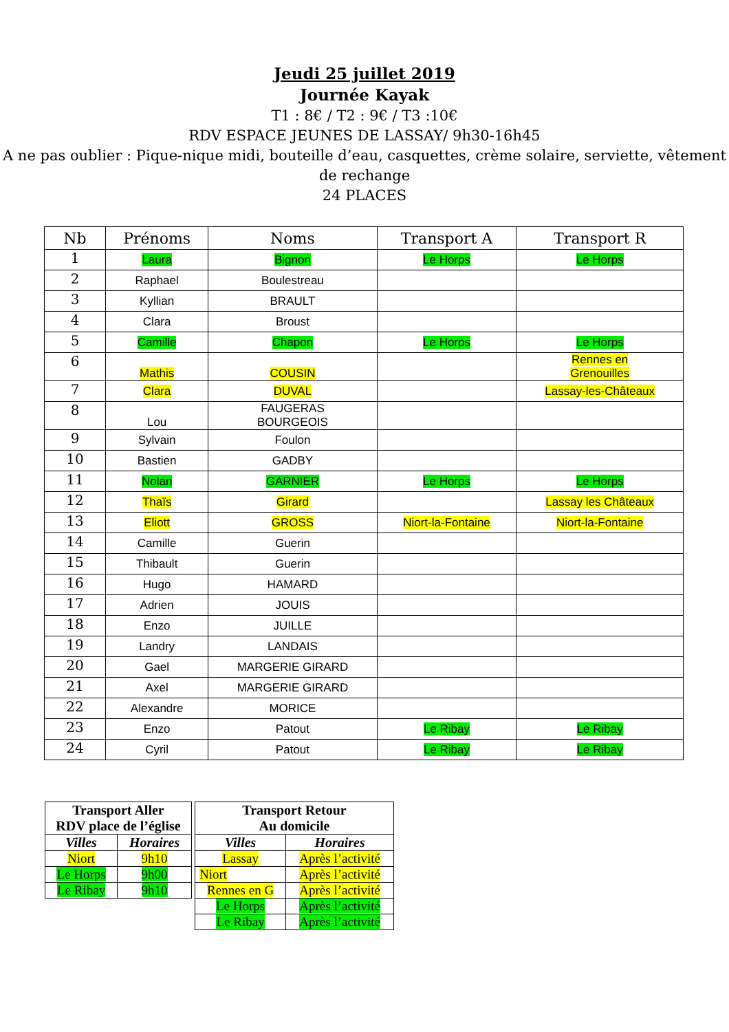Jeudi 25 juillet 2019
Journée Kayak
T1 : 8€ / T2 : 9€ / T3 :10€
RDV ESPACE JEUNES DE LASSAY/ 9h30-16h45
A ne pas oublier : Pique-nique midi, bouteille d’eau, casquettes, crème solaire, serviette, vêtement de rechange
24 PLACES
| Nb | Prénoms | Noms | Transport A | Transport R |
| --- | --- | --- | --- | --- |
| 1 | Laura | Bignon | Le Horps | Le Horps |
| 2 | Raphael | Boulestreau | | |
| 3 | Kyllian | BRAULT | | |
| 4 | Clara | Broust | | |
| 5 | Camille | Chapon | Le Horps | Le Horps |
| 6 | Mathis | COUSIN | | Rennes en Grenouilles |
| 7 | Clara | DUVAL | | Lassay-les-Châteaux |
| 8 | Lou | FAUGERAS BOURGEOIS | | |
| 9 | Sylvain | Foulon | | |
| 10 | Bastien | GADBY | | |
| 11 | Nolan | GARNIER | Le Horps | Le Horps |
| 12 | Thaïs | Girard | | Lassay les Châteaux |
| 13 | Eliott | GROSS | Niort-la-Fontaine | Niort-la-Fontaine |
| 14 | Camille | Guerin | | |
| 15 | Thibault | Guerin | | |
| 16 | Hugo | HAMARD | | |
| 17 | Adrien | JOUIS | | |
| 18 | Enzo | JUILLE | | |
| 19 | Landry | LANDAIS | | |
| 20 | Gael | MARGERIE GIRARD | | |
| 21 | Axel | MARGERIE GIRARD | | |
| 22 | Alexandre | MORICE | | |
| 23 | Enzo | Patout | Le Ribay | Le Ribay |
| 24 | Cyril | Patout | Le Ribay | Le Ribay |
| Transport Aller RDV place de l’église | |
| --- | --- |
| Villes | Horaires |
| Niort | 9h10 |
| Le Horps | 9h00 |
| Le Ribay | 9h10 |
| Transport Retour Au domicile | |
| --- | --- |
| Villes | Horaires |
| Lassay | Après l’activité |
| Niort | Après l’activité |
| Rennes en G | Après l’activité |
| Le Horps | Après l’activité |
| Le Ribay | Après l’activité |